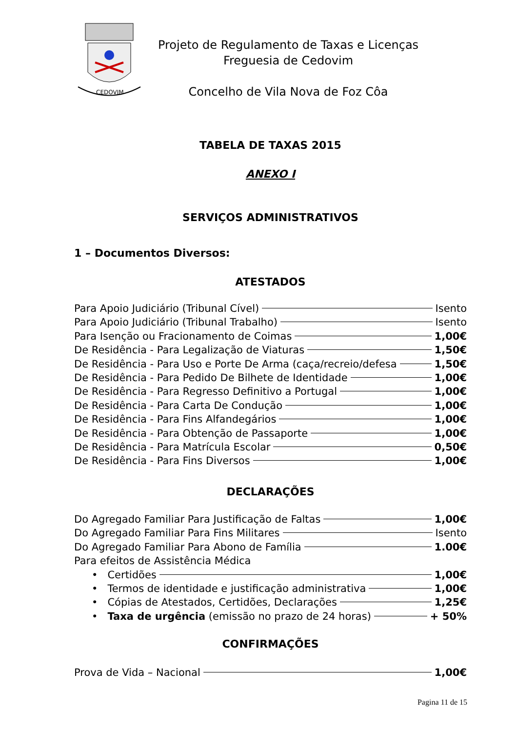CEDOVIM
Projeto de Regulamento de Taxas e Licenças
Freguesia de Cedovim
Concelho de Vila Nova de Foz Côa
TABELA DE TAXAS 2015
ANEXO I
SERVIÇOS ADMINISTRATIVOS
1 – Documentos Diversos:
ATESTADOS
Para Apoio Judiciário (Tribunal Cível) Isento
Para Apoio Judiciário (Tribunal Trabalho) Isento
Para Isenção ou Fracionamento de Coimas 1,00€
De Residência - Para Legalização de Viaturas 1,50€
De Residência - Para Uso e Porte De Arma (caça/recreio/defesa 1,50€
De Residência - Para Pedido De Bilhete de Identidade 1,00€
De Residência - Para Regresso Definitivo a Portugal 1,00€
De Residência - Para Carta De Condução 1,00€
De Residência - Para Fins Alfandegários 1,00€
De Residência - Para Obtenção de Passaporte 1,00€
De Residência - Para Matrícula Escolar 0,50€
De Residência - Para Fins Diversos 1,00€
DECLARAÇÕES
Do Agregado Familiar Para Justificação de Faltas 1,00€
Do Agregado Familiar Para Fins Militares Isento
Do Agregado Familiar Para Abono de Família 1.00€
Para efeitos de Assistência Médica
• Certidões 1,00€
• Termos de identidade e justificação administrativa 1,00€
• Cópias de Atestados, Certidões, Declarações 1,25€
• Taxa de urgência (emissão no prazo de 24 horas) + 50%
CONFIRMAÇÕES
Prova de Vida – Nacional 1,00€
Pagina 11 de 15